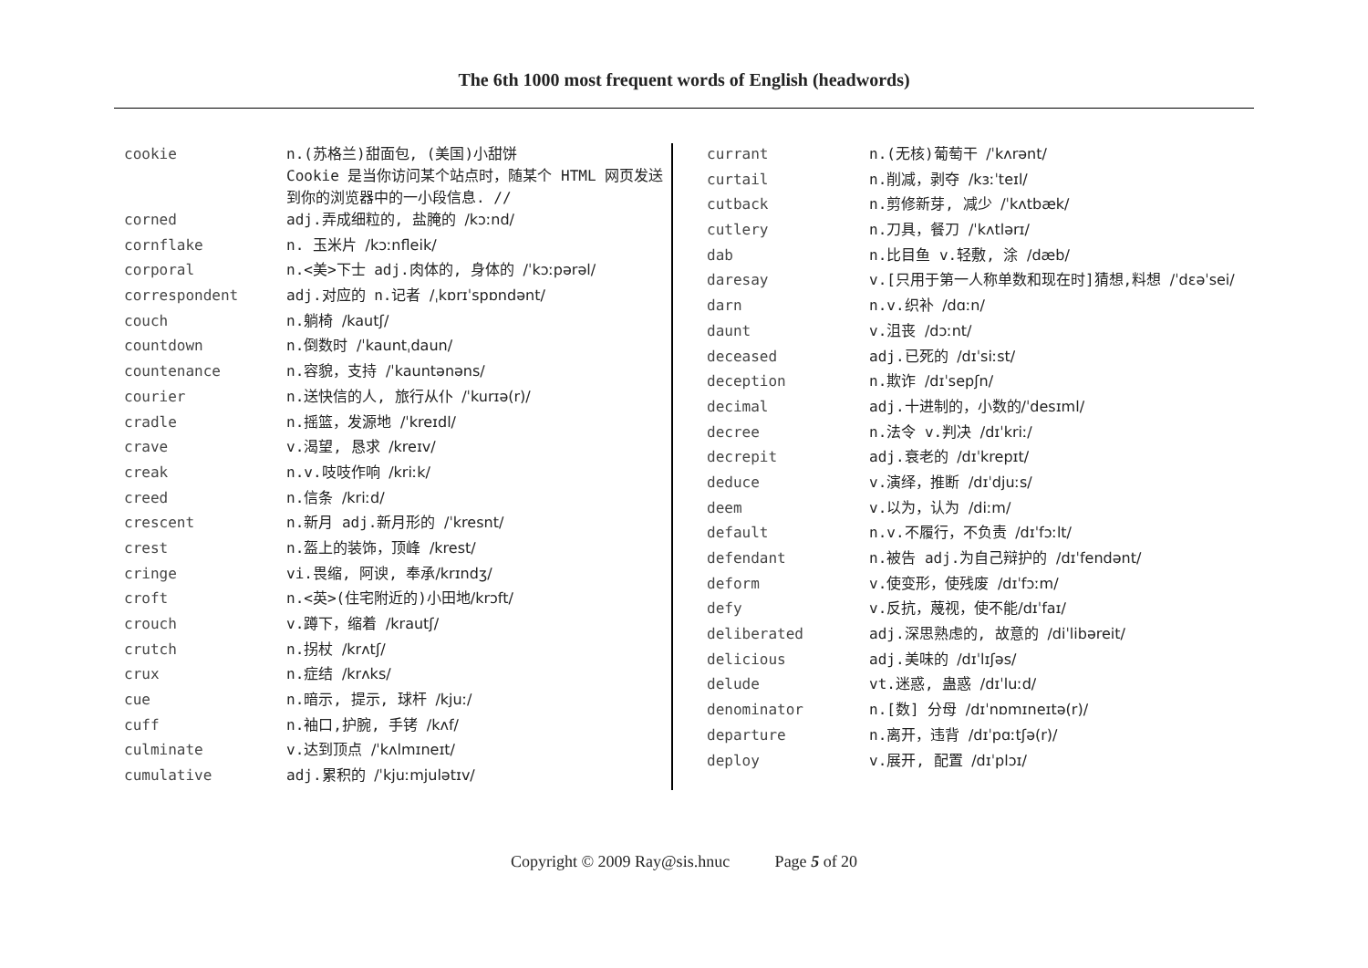The 6th 1000 most frequent words of English (headwords)
| cookie | n.(苏格兰)甜面包, (美国)小甜饼 Cookie 是当你访问某个站点时，随某个 HTML 网页发送到你的浏览器中的一小段信息. // |
| corned | adj.弄成细粒的, 盐腌的 /kɔːnd/ |
| cornflake | n. 玉米片 /kɔːnfleik/ |
| corporal | n.<美>下士 adj.肉体的, 身体的 /ˈkɔːpərəl/ |
| correspondent | adj.对应的 n.记者 /ˌkɒrɪˈspɒndənt/ |
| couch | n.躺椅 /kautʃ/ |
| countdown | n.倒数时 /ˈkauntˌdaun/ |
| countenance | n.容貌，支持 /ˈkauntənəns/ |
| courier | n.送快信的人, 旅行从仆 /ˈkurɪə(r)/ |
| cradle | n.摇篮，发源地 /ˈkreɪdl/ |
| crave | v.渴望, 恳求 /kreɪv/ |
| creak | n.v.吱吱作响 /kriːk/ |
| creed | n.信条 /kriːd/ |
| crescent | n.新月 adj.新月形的 /ˈkresnt/ |
| crest | n.盔上的装饰，顶峰 /krest/ |
| cringe | vi.畏缩, 阿谀, 奉承 /krɪndʒ/ |
| croft | n.<英>(住宅附近的)小田地 /krɔft/ |
| crouch | v.蹲下，缩着 /krautʃ/ |
| crutch | n.拐杖 /krʌtʃ/ |
| crux | n.症结 /krʌks/ |
| cue | n.暗示, 提示, 球杆 /kjuː/ |
| cuff | n.袖口,护腕, 手铐 /kʌf/ |
| culminate | v.达到顶点 /ˈkʌlmɪneɪt/ |
| cumulative | adj.累积的 /ˈkjuːmjulətɪv/ |
| currant | n.(无核)葡萄干 /ˈkʌrənt/ |
| curtail | n.削减，剥夺 /kɜːˈteɪl/ |
| cutback | n.剪修新芽, 减少 /ˈkʌtbæk/ |
| cutlery | n.刀具，餐刀 /ˈkʌtlərɪ/ |
| dab | n.比目鱼 v.轻敷, 涂 /dæb/ |
| daresay | v.[只用于第一人称单数和现在时]猜想,料想 /ˈdɛəˈsei/ |
| darn | n.v.织补 /dɑːn/ |
| daunt | v.沮丧 /dɔːnt/ |
| deceased | adj.已死的 /dɪˈsiːst/ |
| deception | n.欺诈 /dɪˈsepʃn/ |
| decimal | adj.十进制的，小数的 /ˈdesɪml/ |
| decree | n.法令 v.判决 /dɪˈkriː/ |
| decrepit | adj.衰老的 /dɪˈkrepɪt/ |
| deduce | v.演绎，推断 /dɪˈdjuːs/ |
| deem | v.以为，认为 /diːm/ |
| default | n.v.不履行，不负责 /dɪˈfɔːlt/ |
| defendant | n.被告 adj.为自己辩护的 /dɪˈfendənt/ |
| deform | v.使变形，使残废 /dɪˈfɔːm/ |
| defy | v.反抗，蔑视，使不能 /dɪˈfaɪ/ |
| deliberated | adj.深思熟虑的, 故意的 /diˈlibəreit/ |
| delicious | adj.美味的 /dɪˈlɪʃəs/ |
| delude | vt.迷惑, 蛊惑 /dɪˈluːd/ |
| denominator | n.[数] 分母 /dɪˈnɒmɪneɪtə(r)/ |
| departure | n.离开，违背 /dɪˈpɑːtʃə(r)/ |
| deploy | v.展开, 配置 /dɪˈplɔɪ/ |
Copyright © 2009 Ray@sis.hnuc Page 5 of 20